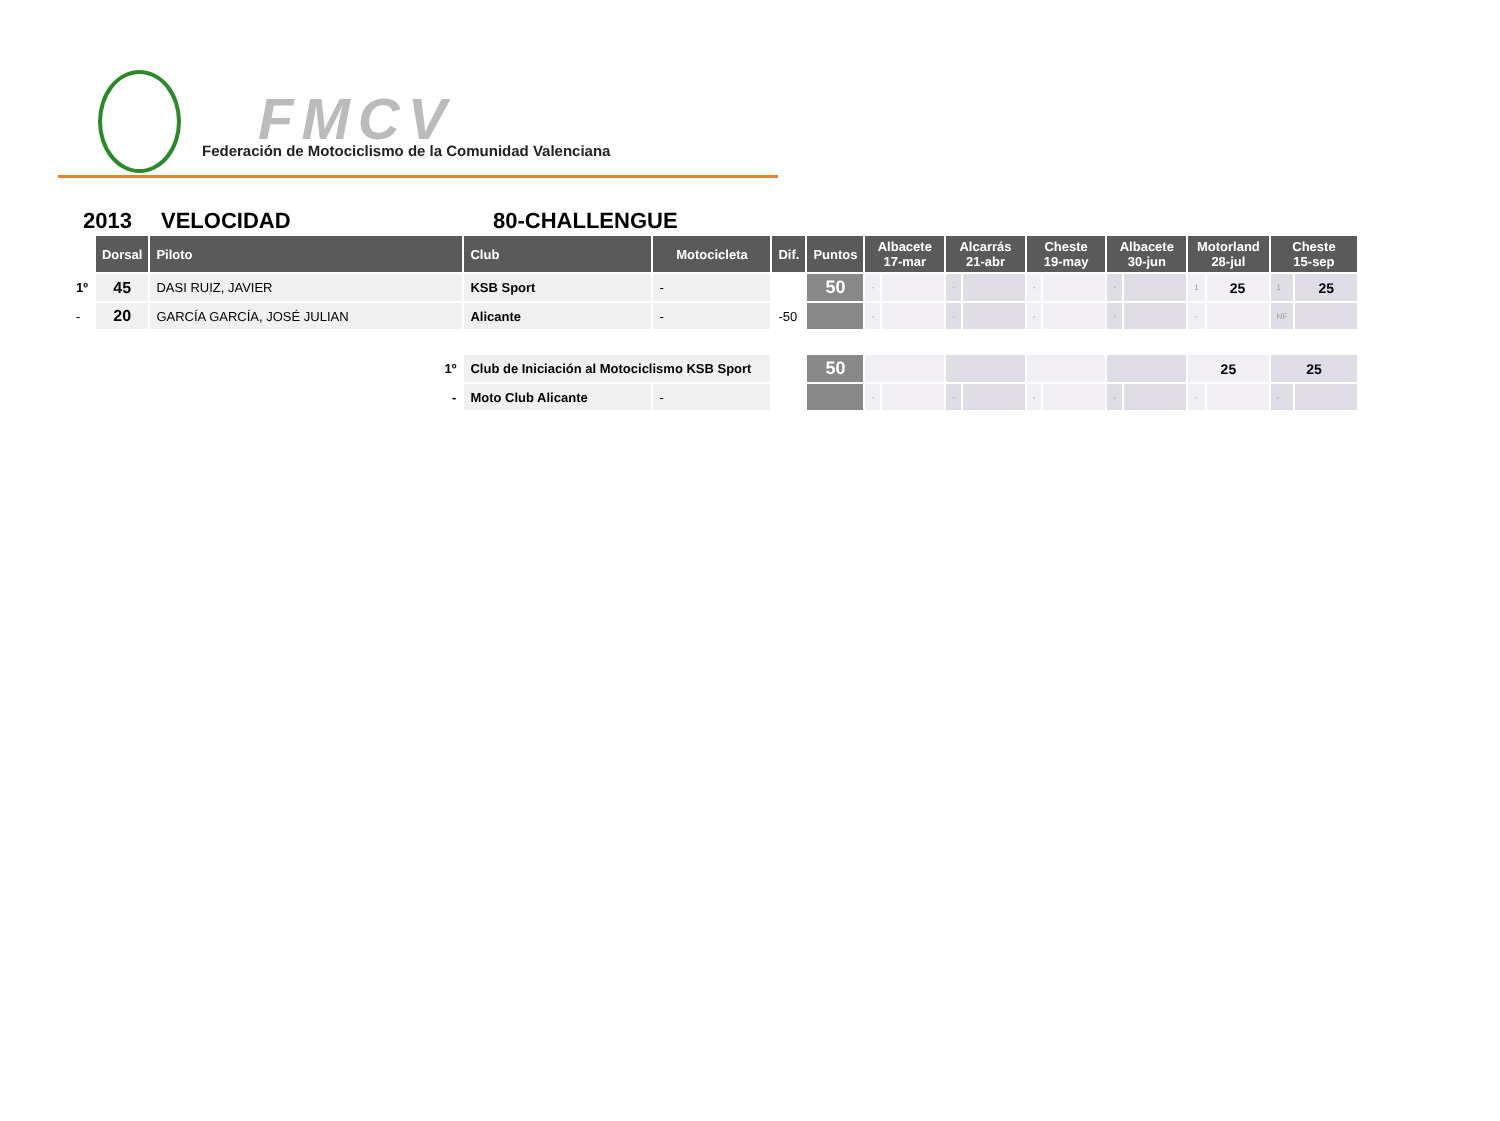FMCV
Federación de Motociclismo de la Comunidad Valenciana
2013 VELOCIDAD 80-CHALLENGUE
| | Dorsal | Piloto | Club | Motocicleta | Dif. | Puntos | Albacete 17-mar | | Alcarrás 21-abr | | Cheste 19-may | | Albacete 30-jun | | Motorland 28-jul | | Cheste 15-sep | |
| --- | --- | --- | --- | --- | --- | --- | --- | --- | --- | --- | --- | --- | --- | --- | --- | --- | --- | --- |
| 1º | 45 | DASI RUIZ, JAVIER | KSB Sport | - | | 50 | - | | - | | - | | - | | 1 | 25 | 1 | 25 |
| - | 20 | GARCÍA GARCÍA, JOSÉ JULIAN | Alicante | - | -50 | | - | | - | | - | | - | | - | | NF | |
| 1º | | | Club de Iniciación al Motociclismo KSB Sport | | | 50 | | | | | | | | | 25 | | 25 | |
| - | | | Moto Club Alicante | - | | | - | | - | | - | | - | | - | | - | |